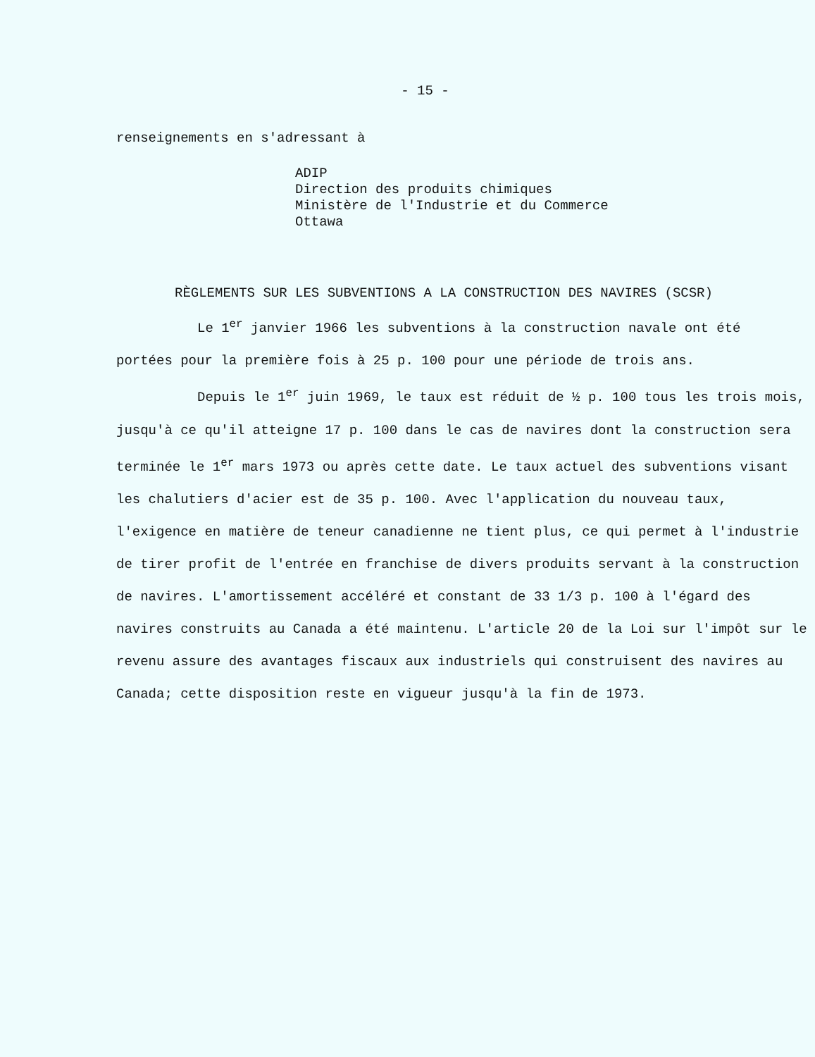- 15 -
renseignements en s'adressant à
ADIP
Direction des produits chimiques
Ministère de l'Industrie et du Commerce
Ottawa
RÈGLEMENTS SUR LES SUBVENTIONS A LA CONSTRUCTION DES NAVIRES (SCSR)
Le 1<sup>er</sup> janvier 1966 les subventions à la construction navale ont été
portées pour la première fois à 25 p. 100 pour une période de trois ans.
Depuis le 1<sup>er</sup> juin 1969, le taux est réduit de ½ p. 100 tous les trois mois,
jusqu'à ce qu'il atteigne 17 p. 100 dans le cas de navires dont la construction sera terminée le 1<sup>er</sup> mars 1973 ou après cette date. Le taux actuel des subventions visant les chalutiers d'acier est de 35 p. 100. Avec l'application du nouveau taux, l'exigence en matière de teneur canadienne ne tient plus, ce qui permet à l'industrie de tirer profit de l'entrée en franchise de divers produits servant à la construction de navires. L'amortissement accéléré et constant de 33 1/3 p. 100 à l'égard des navires construits au Canada a été maintenu. L'article 20 de la Loi sur l'impôt sur le revenu assure des avantages fiscaux aux industriels qui construisent des navires au Canada; cette disposition reste en vigueur jusqu'à la fin de 1973.